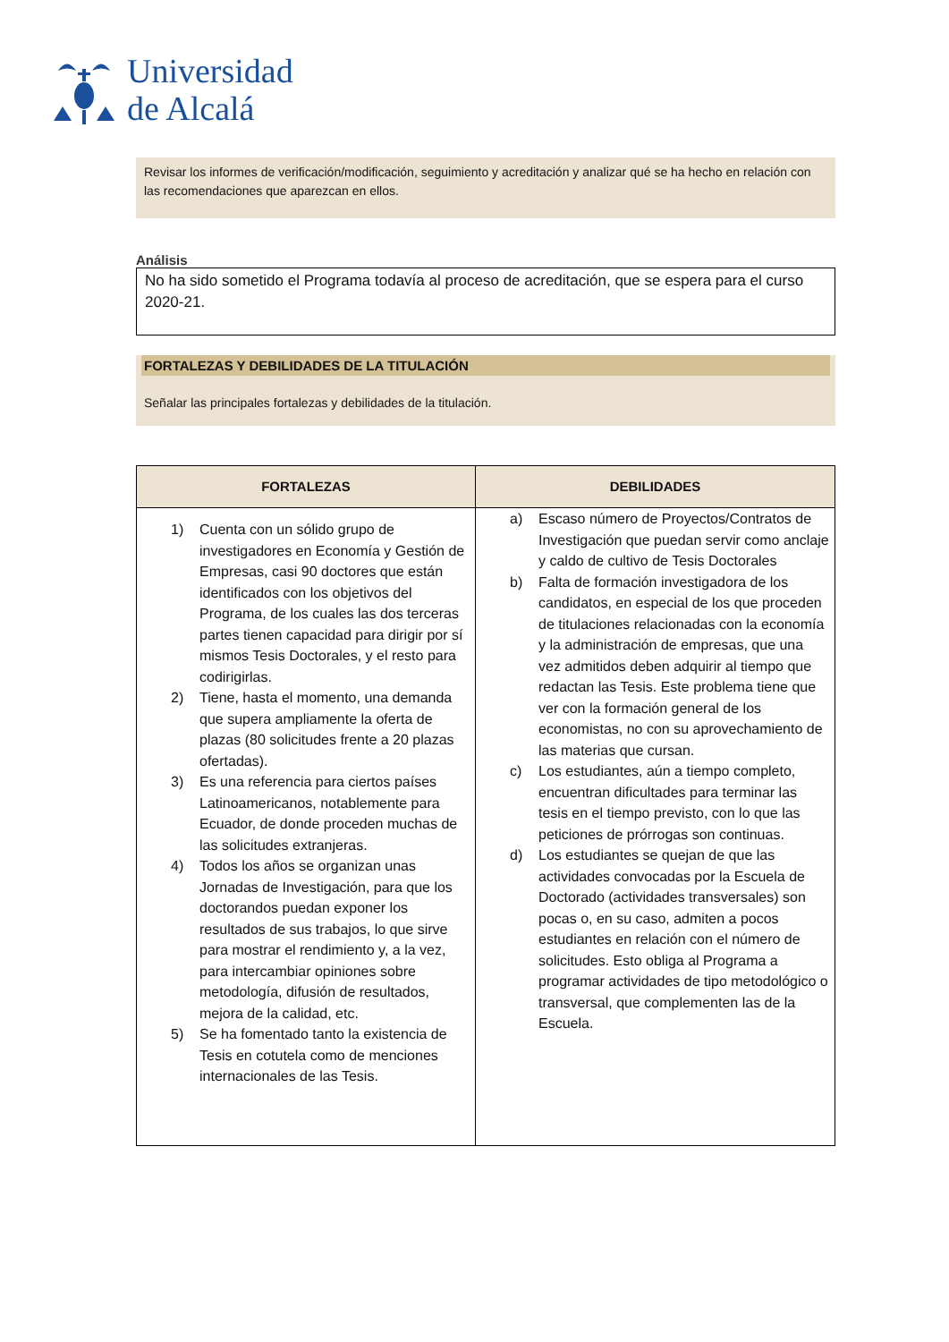Universidad
de Alcalá
Revisar los informes de verificación/modificación, seguimiento y acreditación y analizar qué se ha hecho en relación con las recomendaciones que aparezcan en ellos.
Análisis
No ha sido sometido el Programa todavía al proceso de acreditación, que se espera para el curso 2020-21.
FORTALEZAS Y DEBILIDADES DE LA TITULACIÓN
Señalar las principales fortalezas y debilidades de la titulación.
| FORTALEZAS | DEBILIDADES |
| --- | --- |
| 1) Cuenta con un sólido grupo de investigadores en Economía y Gestión de Empresas, casi 90 doctores que están identificados con los objetivos del Programa, de los cuales las dos terceras partes tienen capacidad para dirigir por sí mismos Tesis Doctorales, y el resto para codirigirlas. 2) Tiene, hasta el momento, una demanda que supera ampliamente la oferta de plazas (80 solicitudes frente a 20 plazas ofertadas). 3) Es una referencia para ciertos países Latinoamericanos, notablemente para Ecuador, de donde proceden muchas de las solicitudes extranjeras. 4) Todos los años se organizan unas Jornadas de Investigación, para que los doctorandos puedan exponer los resultados de sus trabajos, lo que sirve para mostrar el rendimiento y, a la vez, para intercambiar opiniones sobre metodología, difusión de resultados, mejora de la calidad, etc. 5) Se ha fomentado tanto la existencia de Tesis en cotutela como de menciones internacionales de las Tesis. | a) Escaso número de Proyectos/Contratos de Investigación que puedan servir como anclaje y caldo de cultivo de Tesis Doctorales b) Falta de formación investigadora de los candidatos, en especial de los que proceden de titulaciones relacionadas con la economía y la administración de empresas, que una vez admitidos deben adquirir al tiempo que redactan las Tesis. Este problema tiene que ver con la formación general de los economistas, no con su aprovechamiento de las materias que cursan. c) Los estudiantes, aún a tiempo completo, encuentran dificultades para terminar las tesis en el tiempo previsto, con lo que las peticiones de prórrogas son continuas. d) Los estudiantes se quejan de que las actividades convocadas por la Escuela de Doctorado (actividades transversales) son pocas o, en su caso, admiten a pocos estudiantes en relación con el número de solicitudes. Esto obliga al Programa a programar actividades de tipo metodológico o transversal, que complementen las de la Escuela. |